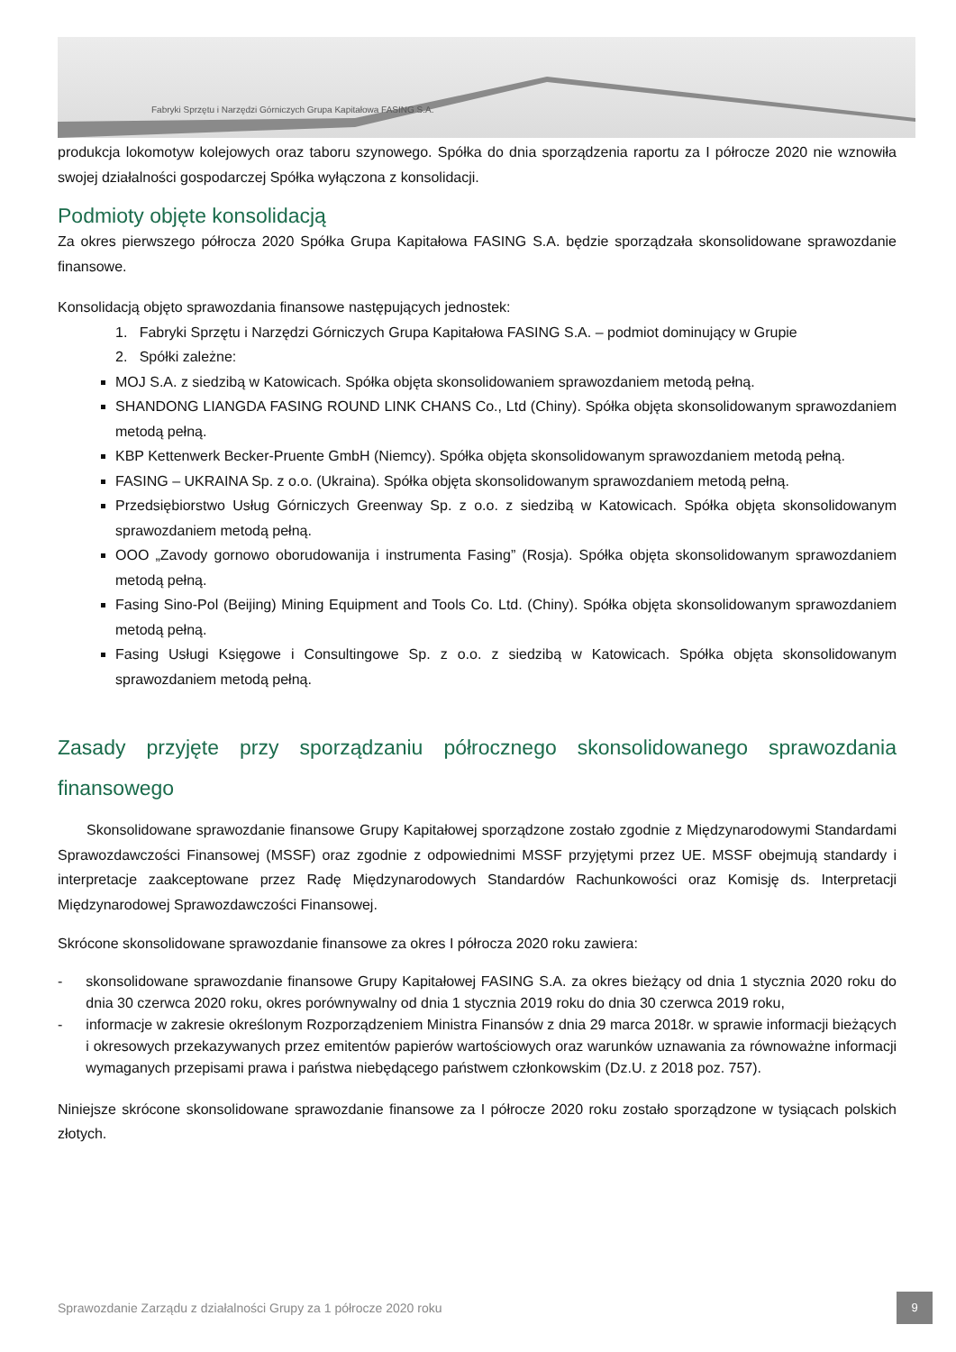Fabryki Sprzętu i Narzędzi Górniczych Grupa Kapitałowa FASING S.A.
produkcja lokomotyw kolejowych oraz taboru szynowego. Spółka do dnia sporządzenia raportu za I półrocze 2020 nie wznowiła swojej działalności gospodarczej Spółka wyłączona z konsolidacji.
Podmioty objęte konsolidacją
Za okres pierwszego półrocza 2020 Spółka Grupa Kapitałowa FASING S.A. będzie sporządzała skonsolidowane sprawozdanie finansowe.
Konsolidacją objęto sprawozdania finansowe następujących jednostek:
1. Fabryki Sprzętu i Narzędzi Górniczych Grupa Kapitałowa FASING S.A. – podmiot dominujący w Grupie
2. Spółki zależne:
MOJ S.A. z siedzibą w Katowicach. Spółka objęta skonsolidowaniem sprawozdaniem metodą pełną.
SHANDONG LIANGDA FASING ROUND LINK CHANS Co., Ltd (Chiny). Spółka objęta skonsolidowanym sprawozdaniem metodą pełną.
KBP Kettenwerk Becker-Pruente GmbH (Niemcy). Spółka objęta skonsolidowanym sprawozdaniem metodą pełną.
FASING – UKRAINA Sp. z o.o. (Ukraina). Spółka objęta skonsolidowanym sprawozdaniem metodą pełną.
Przedsiębiorstwo Usług Górniczych Greenway Sp. z o.o. z siedzibą w Katowicach. Spółka objęta skonsolidowanym sprawozdaniem metodą pełną.
OOO „Zavody gornowo oborudowanija i instrumenta Fasing” (Rosja). Spółka objęta skonsolidowanym sprawozdaniem metodą pełną.
Fasing Sino-Pol (Beijing) Mining Equipment and Tools Co. Ltd. (Chiny). Spółka objęta skonsolidowanym sprawozdaniem metodą pełną.
Fasing Usługi Księgowe i Consultingowe Sp. z o.o. z siedzibą w Katowicach. Spółka objęta skonsolidowanym sprawozdaniem metodą pełną.
Zasady przyjęte przy sporządzaniu półrocznego skonsolidowanego sprawozdania finansowego
Skonsolidowane sprawozdanie finansowe Grupy Kapitałowej sporządzone zostało zgodnie z Międzynarodowymi Standardami Sprawozdawczości Finansowej (MSSF) oraz zgodnie z odpowiednimi MSSF przyjętymi przez UE. MSSF obejmują standardy i interpretacje zaakceptowane przez Radę Międzynarodowych Standardów Rachunkowości oraz Komisję ds. Interpretacji Międzynarodowej Sprawozdawczości Finansowej.
Skrócone skonsolidowane sprawozdanie finansowe za okres I półrocza 2020 roku zawiera:
- skonsolidowane sprawozdanie finansowe Grupy Kapitałowej FASING S.A. za okres bieżący od dnia 1 stycznia 2020 roku do dnia 30 czerwca 2020 roku, okres porównywalny od dnia 1 stycznia 2019 roku do dnia 30 czerwca 2019 roku,
- informacje w zakresie określonym Rozporządzeniem Ministra Finansów z dnia 29 marca 2018r. w sprawie informacji bieżących i okresowych przekazywanych przez emitentów papierów wartościowych oraz warunków uznawania za równoważne informacji wymaganych przepisami prawa i państwa niebędącego państwem członkowskim (Dz.U. z 2018 poz. 757).
Niniejsze skrócone skonsolidowane sprawozdanie finansowe za I półrocze 2020 roku zostało sporządzone w tysiącach polskich złotych.
Sprawozdanie Zarządu z działalności Grupy za 1 półrocze 2020 roku
9